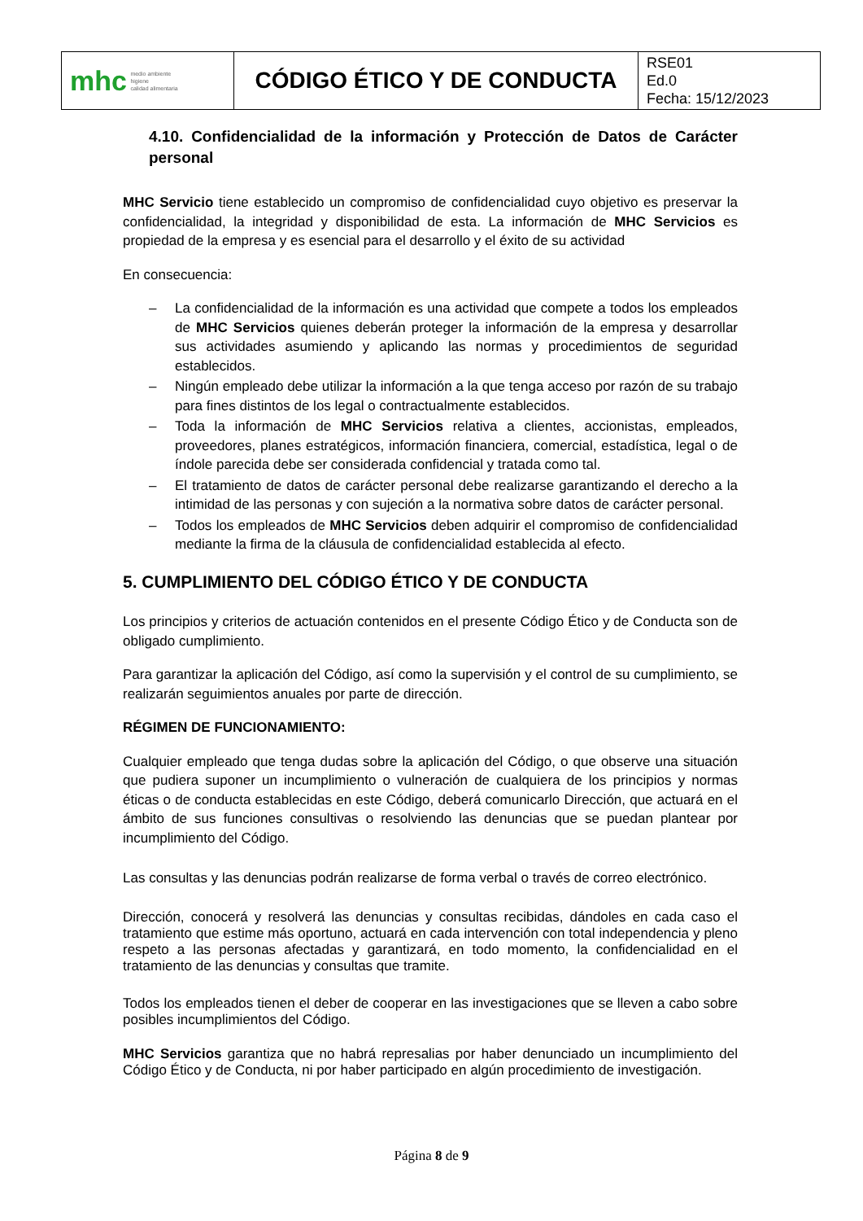| mhc medio ambiente higiene calidad alimentaria | CÓDIGO ÉTICO Y DE CONDUCTA | RSE01 Ed.0 Fecha: 15/12/2023 |
4.10. Confidencialidad de la información y Protección de Datos de Carácter personal
MHC Servicio tiene establecido un compromiso de confidencialidad cuyo objetivo es preservar la confidencialidad, la integridad y disponibilidad de esta. La información de MHC Servicios es propiedad de la empresa y es esencial para el desarrollo y el éxito de su actividad
En consecuencia:
– La confidencialidad de la información es una actividad que compete a todos los empleados de MHC Servicios quienes deberán proteger la información de la empresa y desarrollar sus actividades asumiendo y aplicando las normas y procedimientos de seguridad establecidos.
– Ningún empleado debe utilizar la información a la que tenga acceso por razón de su trabajo para fines distintos de los legal o contractualmente establecidos.
– Toda la información de MHC Servicios relativa a clientes, accionistas, empleados, proveedores, planes estratégicos, información financiera, comercial, estadística, legal o de índole parecida debe ser considerada confidencial y tratada como tal.
– El tratamiento de datos de carácter personal debe realizarse garantizando el derecho a la intimidad de las personas y con sujeción a la normativa sobre datos de carácter personal.
– Todos los empleados de MHC Servicios deben adquirir el compromiso de confidencialidad mediante la firma de la cláusula de confidencialidad establecida al efecto.
5. CUMPLIMIENTO DEL CÓDIGO ÉTICO Y DE CONDUCTA
Los principios y criterios de actuación contenidos en el presente Código Ético y de Conducta son de obligado cumplimiento.
Para garantizar la aplicación del Código, así como la supervisión y el control de su cumplimiento, se realizarán seguimientos anuales por parte de dirección.
RÉGIMEN DE FUNCIONAMIENTO:
Cualquier empleado que tenga dudas sobre la aplicación del Código, o que observe una situación que pudiera suponer un incumplimiento o vulneración de cualquiera de los principios y normas éticas o de conducta establecidas en este Código, deberá comunicarlo Dirección, que actuará en el ámbito de sus funciones consultivas o resolviendo las denuncias que se puedan plantear por incumplimiento del Código.
Las consultas y las denuncias podrán realizarse de forma verbal o través de correo electrónico.
Dirección, conocerá y resolverá las denuncias y consultas recibidas, dándoles en cada caso el tratamiento que estime más oportuno, actuará en cada intervención con total independencia y pleno respeto a las personas afectadas y garantizará, en todo momento, la confidencialidad en el tratamiento de las denuncias y consultas que tramite.
Todos los empleados tienen el deber de cooperar en las investigaciones que se lleven a cabo sobre posibles incumplimientos del Código.
MHC Servicios garantiza que no habrá represalias por haber denunciado un incumplimiento del Código Ético y de Conducta, ni por haber participado en algún procedimiento de investigación.
Página 8 de 9